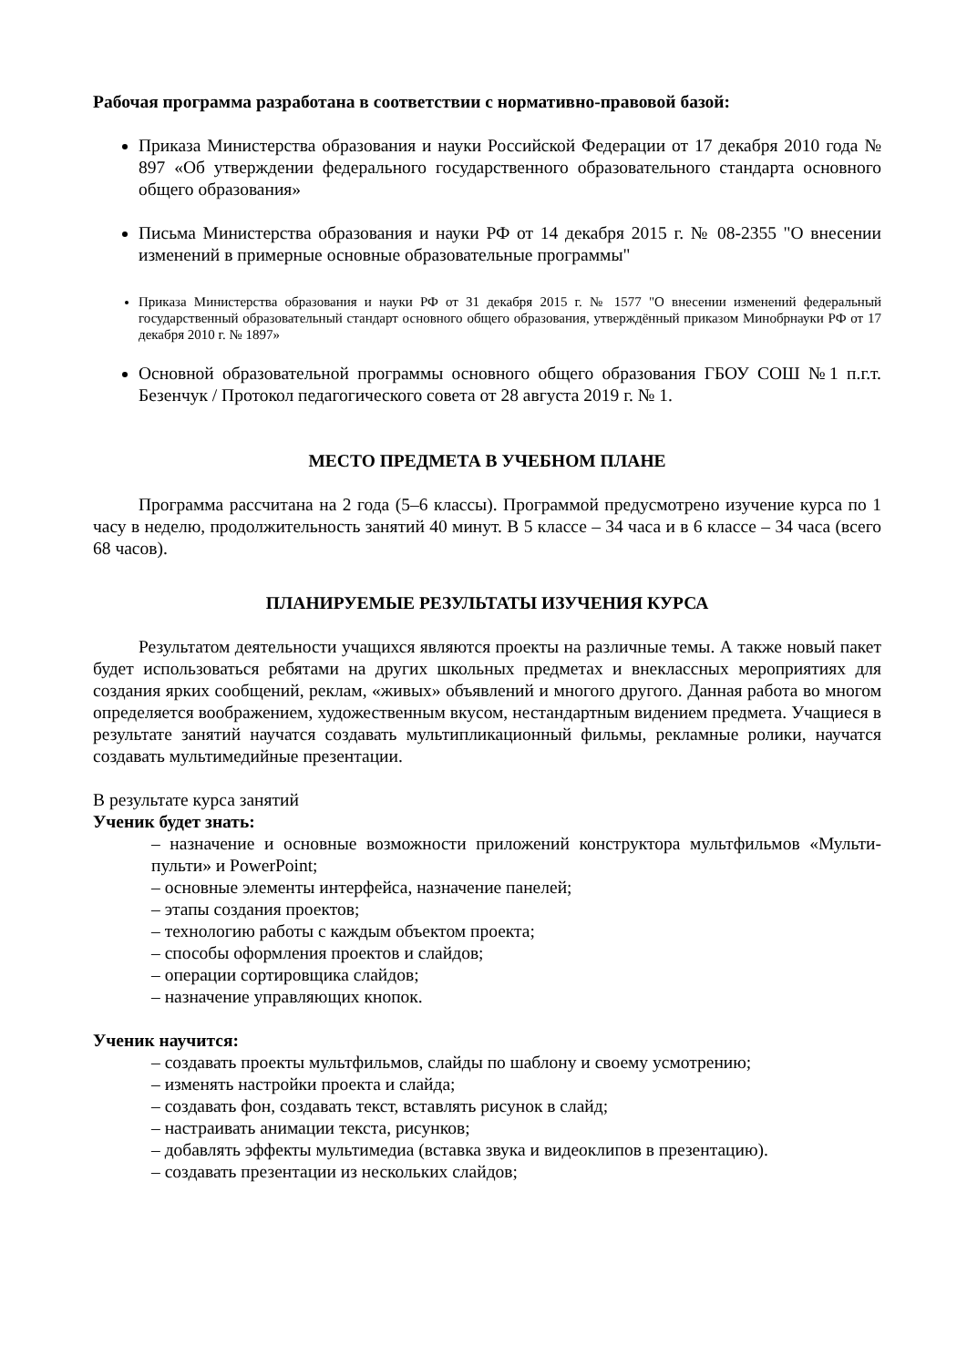Рабочая программа разработана в соответствии с нормативно-правовой базой:
Приказа Министерства образования и науки Российской Федерации от 17 декабря 2010 года № 897 «Об утверждении федерального государственного образовательного стандарта основного общего образования»
Письма Министерства образования и науки РФ от 14 декабря 2015 г. № 08-2355 "О внесении изменений в примерные основные образовательные программы"
Приказа Министерства образования и науки РФ от 31 декабря 2015 г. № 1577 "О внесении изменений федеральный государственный образовательный стандарт основного общего образования, утверждённый приказом Минобрнауки РФ от 17 декабря 2010 г. № 1897»
Основной образовательной программы основного общего образования ГБОУ СОШ №1 п.г.т. Безенчук / Протокол педагогического совета от 28 августа 2019 г. № 1.
МЕСТО ПРЕДМЕТА В УЧЕБНОМ ПЛАНЕ
Программа рассчитана на 2 года (5–6 классы). Программой предусмотрено изучение курса по 1 часу в неделю, продолжительность занятий 40 минут. В 5 классе – 34 часа и в 6 классе – 34 часа (всего 68 часов).
ПЛАНИРУЕМЫЕ РЕЗУЛЬТАТЫ ИЗУЧЕНИЯ КУРСА
Результатом деятельности учащихся являются проекты на различные темы. А также новый пакет будет использоваться ребятами на других школьных предметах и внеклассных мероприятиях для создания ярких сообщений, реклам, «живых» объявлений и многого другого. Данная работа во многом определяется воображением, художественным вкусом, нестандартным видением предмета. Учащиеся в результате занятий научатся создавать мультипликационный фильмы, рекламные ролики, научатся создавать мультимедийные презентации.
В результате курса занятий
Ученик будет знать:
– назначение и основные возможности приложений конструктора мультфильмов «Мульти-пульти» и PowerPoint;
– основные элементы интерфейса, назначение панелей;
– этапы создания проектов;
– технологию работы с каждым объектом проекта;
– способы оформления проектов и слайдов;
– операции сортировщика слайдов;
– назначение управляющих кнопок.
Ученик научится:
– создавать проекты мультфильмов, слайды по шаблону и своему усмотрению;
– изменять настройки проекта и слайда;
– создавать фон, создавать текст, вставлять рисунок в слайд;
– настраивать анимации текста, рисунков;
– добавлять эффекты мультимедиа (вставка звука и видеоклипов в презентацию).
– создавать презентации из нескольких слайдов;